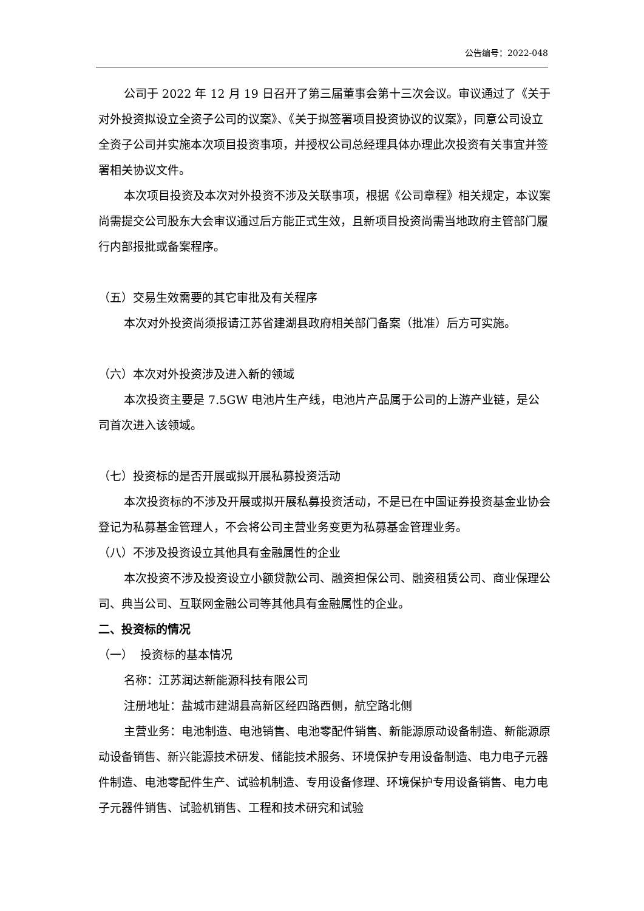公告编号：2022-048
公司于 2022 年 12 月 19 日召开了第三届董事会第十三次会议。审议通过了《关于对外投资拟设立全资子公司的议案》、《关于拟签署项目投资协议的议案》，同意公司设立全资子公司并实施本次项目投资事项，并授权公司总经理具体办理此次投资有关事宜并签署相关协议文件。
本次项目投资及本次对外投资不涉及关联事项，根据《公司章程》相关规定，本议案尚需提交公司股东大会审议通过后方能正式生效，且新项目投资尚需当地政府主管部门履行内部报批或备案程序。
（五）交易生效需要的其它审批及有关程序
本次对外投资尚须报请江苏省建湖县政府相关部门备案（批准）后方可实施。
（六）本次对外投资涉及进入新的领域
本次投资主要是 7.5GW 电池片生产线，电池片产品属于公司的上游产业链，是公司首次进入该领域。
（七）投资标的是否开展或拟开展私募投资活动
本次投资标的不涉及开展或拟开展私募投资活动，不是已在中国证券投资基金业协会登记为私募基金管理人，不会将公司主营业务变更为私募基金管理业务。
（八）不涉及投资设立其他具有金融属性的企业
本次投资不涉及投资设立小额贷款公司、融资担保公司、融资租赁公司、商业保理公司、典当公司、互联网金融公司等其他具有金融属性的企业。
二、投资标的情况
（一） 投资标的基本情况
名称：江苏润达新能源科技有限公司
注册地址：盐城市建湖县高新区经四路西侧，航空路北侧
主营业务：电池制造、电池销售、电池零配件销售、新能源原动设备制造、新能源原动设备销售、新兴能源技术研发、储能技术服务、环境保护专用设备制造、电力电子元器件制造、电池零配件生产、试验机制造、专用设备修理、环境保护专用设备销售、电力电子元器件销售、试验机销售、工程和技术研究和试验